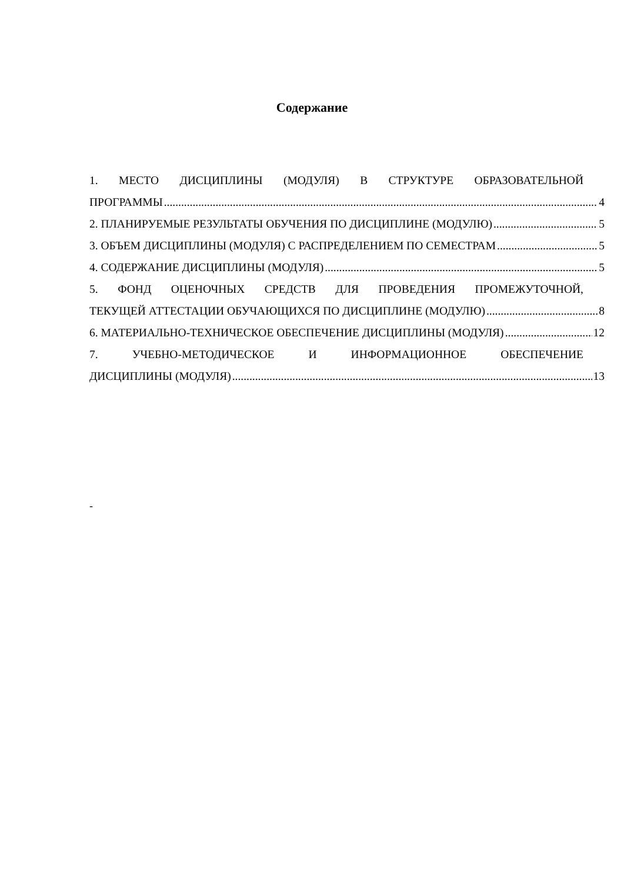Содержание
1. МЕСТО ДИСЦИПЛИНЫ (МОДУЛЯ) В СТРУКТУРЕ ОБРАЗОВАТЕЛЬНОЙ
ПРОГРАММЫ 4
2. ПЛАНИРУЕМЫЕ РЕЗУЛЬТАТЫ ОБУЧЕНИЯ ПО ДИСЦИПЛИНЕ (МОДУЛЮ) 5
3. ОБЪЕМ ДИСЦИПЛИНЫ (МОДУЛЯ) С РАСПРЕДЕЛЕНИЕМ ПО СЕМЕСТРАМ 5
4. СОДЕРЖАНИЕ ДИСЦИПЛИНЫ (МОДУЛЯ) 5
5. ФОНД ОЦЕНОЧНЫХ СРЕДСТВ ДЛЯ ПРОВЕДЕНИЯ ПРОМЕЖУТОЧНОЙ,
ТЕКУЩЕЙ АТТЕСТАЦИИ ОБУЧАЮЩИХСЯ ПО ДИСЦИПЛИНЕ (МОДУЛЮ) 8
6. МАТЕРИАЛЬНО-ТЕХНИЧЕСКОЕ ОБЕСПЕЧЕНИЕ ДИСЦИПЛИНЫ (МОДУЛЯ) 12
7. УЧЕБНО-МЕТОДИЧЕСКОЕ И ИНФОРМАЦИОННОЕ ОБЕСПЕЧЕНИЕ
ДИСЦИПЛИНЫ (МОДУЛЯ) 13
-